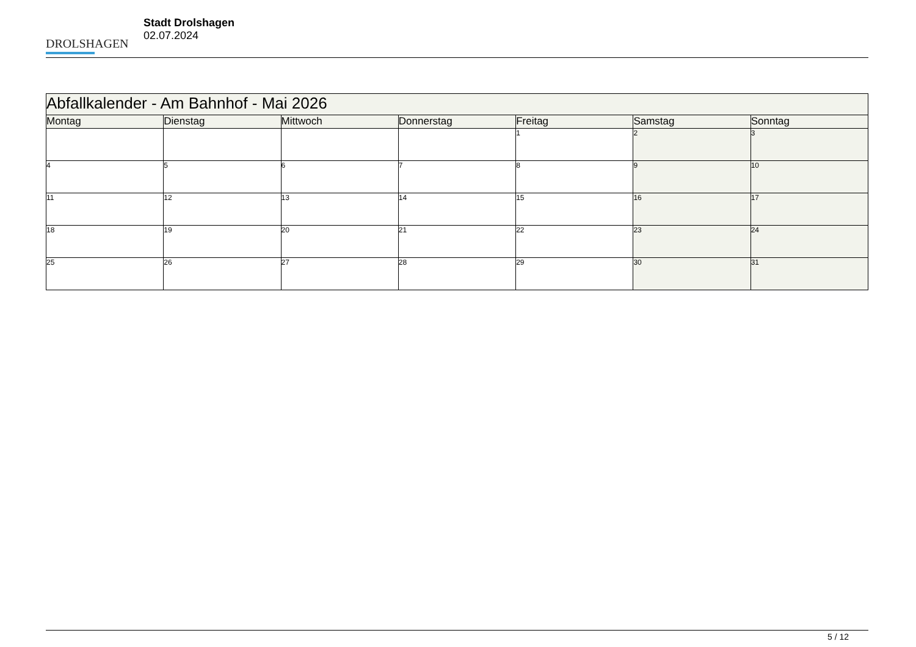DROLSHAGEN
Stadt Drolshagen
02.07.2024
| Abfallkalender - Am Bahnhof - Mai 2026 | | | | | | |
| Montag | Dienstag | Mittwoch | Donnerstag | Freitag | Samstag | Sonntag |
| | | | | 1 | 2 | 3 |
| 4 | 5 | 6 | 7 | 8 | 9 | 10 |
| 11 | 12 | 13 | 14 | 15 | 16 | 17 |
| 18 | 19 | 20 | 21 | 22 | 23 | 24 |
| 25 | 26 | 27 | 28 | 29 | 30 | 31 |
5 / 12